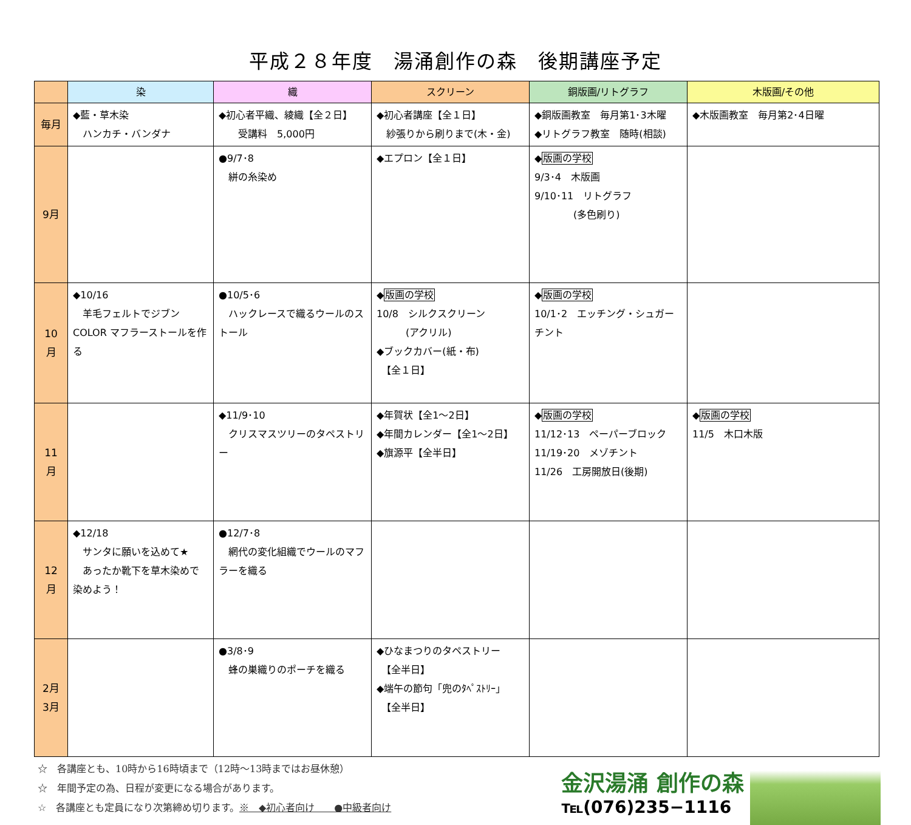平成２８年度　湯涌創作の森　後期講座予定
| | 染 | 織 | スクリーン | 銅版画/リトグラフ | 木版画/その他 |
| --- | --- | --- | --- | --- | --- |
| 毎月 | ◆藍・草木染 ハンカチ・バンダナ | ◆初心者平織、綾織【全２日】 受講料 5,000円 | ◆初心者講座【全１日】 紗張りから刷りまで(木・金) | ◆銅版画教室 毎月第1･3木曜 ◆リトグラフ教室 随時(相談) | ◆木版画教室 毎月第2･4日曜 |
| 9月 | | ●9/7･8 絣の糸染め | ◆エプロン【全１日】 | ◆ 版画の学校 9/3･4 木版画 9/10･11 リトグラフ (多色刷り) | |
| 10 月 | ◆10/16 羊毛フェルトでジブン COLOR マフラーストールを作る | ●10/5･6 ハックレースで織るウールのストール | ◆ 版画の学校 10/8 シルクスクリーン (アクリル) ◆ブックカバー(紙・布) 【全１日】 | ◆ 版画の学校 10/1･2 エッチング・シュガーチント | |
| 11 月 | | ◆11/9･10 クリスマスツリーのタペストリー | ◆年賀状【全1～2日】 ◆年間カレンダー【全1～2日】 ◆旗源平【全半日】 | ◆ 版画の学校 11/12･13 ペーパーブロック 11/19･20 メゾチント 11/26 工房開放日(後期) | ◆ 版画の学校 11/5 木口木版 |
| 12 月 | ◆12/18 サンタに願いを込めて★ あったか靴下を草木染めで染めよう！ | ●12/7･8 網代の変化組織でウールのマフラーを織る | | | |
| 2月 3月 | | ●3/8･9 蜂の巣織りのポーチを織る | ◆ひなまつりのタペストリー 【全半日】 ◆端午の節句「兜のﾀﾍﾟｽﾄﾘｰ」 【全半日】 | | |
☆　各講座とも、10時から16時頃まで（12時～13時まではお昼休憩）
☆　年間予定の為、日程が変更になる場合があります。
☆　各講座とも定員になり次第締め切ります。※　◆初心者向け　　●中級者向け
金沢湯涌 創作の森
℡(076)235−1116